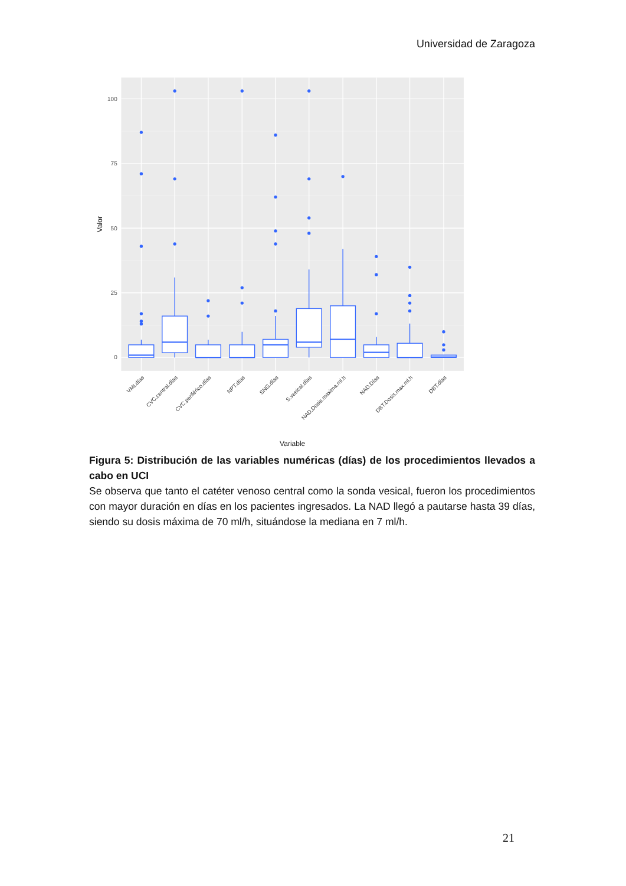Universidad de Zaragoza
100
75
50
25
0
Valor
VMI.días
CVC.central.días
CVC.periférico.días
NPT.días
SNG.días
S.vesical.días
NAD.Dosis.maxima.ml.h
NAD.Días
DBT.Dosis.max.ml.h
DBT.días
Variable
Figura 5: Distribución de las variables numéricas (días) de los procedimientos llevados a cabo en UCI
Se observa que tanto el catéter venoso central como la sonda vesical, fueron los procedimientos con mayor duración en días en los pacientes ingresados. La NAD llegó a pautarse hasta 39 días, siendo su dosis máxima de 70 ml/h, situándose la mediana en 7 ml/h.
21